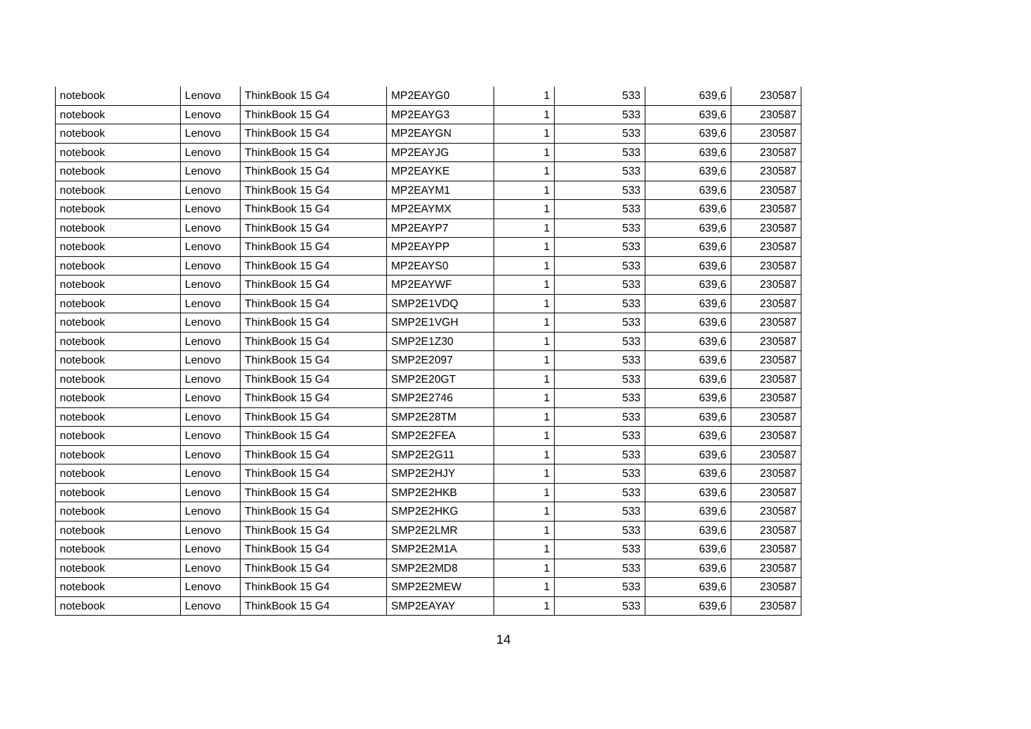| notebook | Lenovo | ThinkBook 15 G4 | MP2EAYG0 | 1 | 533 | 639,6 | 230587 |
| notebook | Lenovo | ThinkBook 15 G4 | MP2EAYG3 | 1 | 533 | 639,6 | 230587 |
| notebook | Lenovo | ThinkBook 15 G4 | MP2EAYGN | 1 | 533 | 639,6 | 230587 |
| notebook | Lenovo | ThinkBook 15 G4 | MP2EAYJG | 1 | 533 | 639,6 | 230587 |
| notebook | Lenovo | ThinkBook 15 G4 | MP2EAYKE | 1 | 533 | 639,6 | 230587 |
| notebook | Lenovo | ThinkBook 15 G4 | MP2EAYM1 | 1 | 533 | 639,6 | 230587 |
| notebook | Lenovo | ThinkBook 15 G4 | MP2EAYMX | 1 | 533 | 639,6 | 230587 |
| notebook | Lenovo | ThinkBook 15 G4 | MP2EAYP7 | 1 | 533 | 639,6 | 230587 |
| notebook | Lenovo | ThinkBook 15 G4 | MP2EAYPP | 1 | 533 | 639,6 | 230587 |
| notebook | Lenovo | ThinkBook 15 G4 | MP2EAYS0 | 1 | 533 | 639,6 | 230587 |
| notebook | Lenovo | ThinkBook 15 G4 | MP2EAYWF | 1 | 533 | 639,6 | 230587 |
| notebook | Lenovo | ThinkBook 15 G4 | SMP2E1VDQ | 1 | 533 | 639,6 | 230587 |
| notebook | Lenovo | ThinkBook 15 G4 | SMP2E1VGH | 1 | 533 | 639,6 | 230587 |
| notebook | Lenovo | ThinkBook 15 G4 | SMP2E1Z30 | 1 | 533 | 639,6 | 230587 |
| notebook | Lenovo | ThinkBook 15 G4 | SMP2E2097 | 1 | 533 | 639,6 | 230587 |
| notebook | Lenovo | ThinkBook 15 G4 | SMP2E20GT | 1 | 533 | 639,6 | 230587 |
| notebook | Lenovo | ThinkBook 15 G4 | SMP2E2746 | 1 | 533 | 639,6 | 230587 |
| notebook | Lenovo | ThinkBook 15 G4 | SMP2E28TM | 1 | 533 | 639,6 | 230587 |
| notebook | Lenovo | ThinkBook 15 G4 | SMP2E2FEA | 1 | 533 | 639,6 | 230587 |
| notebook | Lenovo | ThinkBook 15 G4 | SMP2E2G11 | 1 | 533 | 639,6 | 230587 |
| notebook | Lenovo | ThinkBook 15 G4 | SMP2E2HJY | 1 | 533 | 639,6 | 230587 |
| notebook | Lenovo | ThinkBook 15 G4 | SMP2E2HKB | 1 | 533 | 639,6 | 230587 |
| notebook | Lenovo | ThinkBook 15 G4 | SMP2E2HKG | 1 | 533 | 639,6 | 230587 |
| notebook | Lenovo | ThinkBook 15 G4 | SMP2E2LMR | 1 | 533 | 639,6 | 230587 |
| notebook | Lenovo | ThinkBook 15 G4 | SMP2E2M1A | 1 | 533 | 639,6 | 230587 |
| notebook | Lenovo | ThinkBook 15 G4 | SMP2E2MD8 | 1 | 533 | 639,6 | 230587 |
| notebook | Lenovo | ThinkBook 15 G4 | SMP2E2MEW | 1 | 533 | 639,6 | 230587 |
| notebook | Lenovo | ThinkBook 15 G4 | SMP2EAYAY | 1 | 533 | 639,6 | 230587 |
14